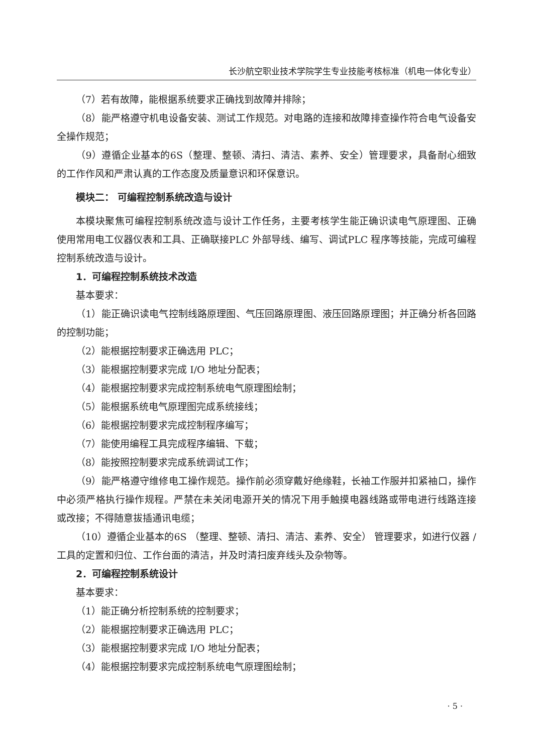长沙航空职业技术学院学生专业技能考核标准（机电一体化专业）
（7）若有故障，能根据系统要求正确找到故障并排除；
（8）能严格遵守机电设备安装、测试工作规范。对电路的连接和故障排查操作符合电气设备安全操作规范；
（9）遵循企业基本的6S（整理、整顿、清扫、清洁、素养、安全）管理要求，具备耐心细致的工作作风和严肃认真的工作态度及质量意识和环保意识。
模块二： 可编程控制系统改造与设计
本模块聚焦可编程控制系统改造与设计工作任务，主要考核学生能正确识读电气原理图、正确使用常用电工仪器仪表和工具、正确联接PLC 外部导线、编写、调试PLC 程序等技能，完成可编程控制系统改造与设计。
1．可编程控制系统技术改造
基本要求：
（1）能正确识读电气控制线路原理图、气压回路原理图、液压回路原理图；并正确分析各回路的控制功能；
（2）能根据控制要求正确选用 PLC；
（3）能根据控制要求完成 I/O 地址分配表；
（4）能根据控制要求完成控制系统电气原理图绘制；
（5）能根据系统电气原理图完成系统接线；
（6）能根据控制要求完成控制程序编写；
（7）能使用编程工具完成程序编辑、下载；
（8）能按照控制要求完成系统调试工作；
（9）能严格遵守维修电工操作规范。操作前必须穿戴好绝缘鞋，长袖工作服并扣紧袖口，操作中必须严格执行操作规程。严禁在未关闭电源开关的情况下用手触摸电器线路或带电进行线路连接或改接；不得随意拔插通讯电缆；
（10）遵循企业基本的6S （整理、整顿、清扫、清洁、素养、安全） 管理要求，如进行仪器 / 工具的定置和归位、工作台面的清洁，并及时清扫废弃线头及杂物等。
2．可编程控制系统设计
基本要求：
（1）能正确分析控制系统的控制要求；
（2）能根据控制要求正确选用 PLC；
（3）能根据控制要求完成 I/O 地址分配表；
（4）能根据控制要求完成控制系统电气原理图绘制；
· 5 ·